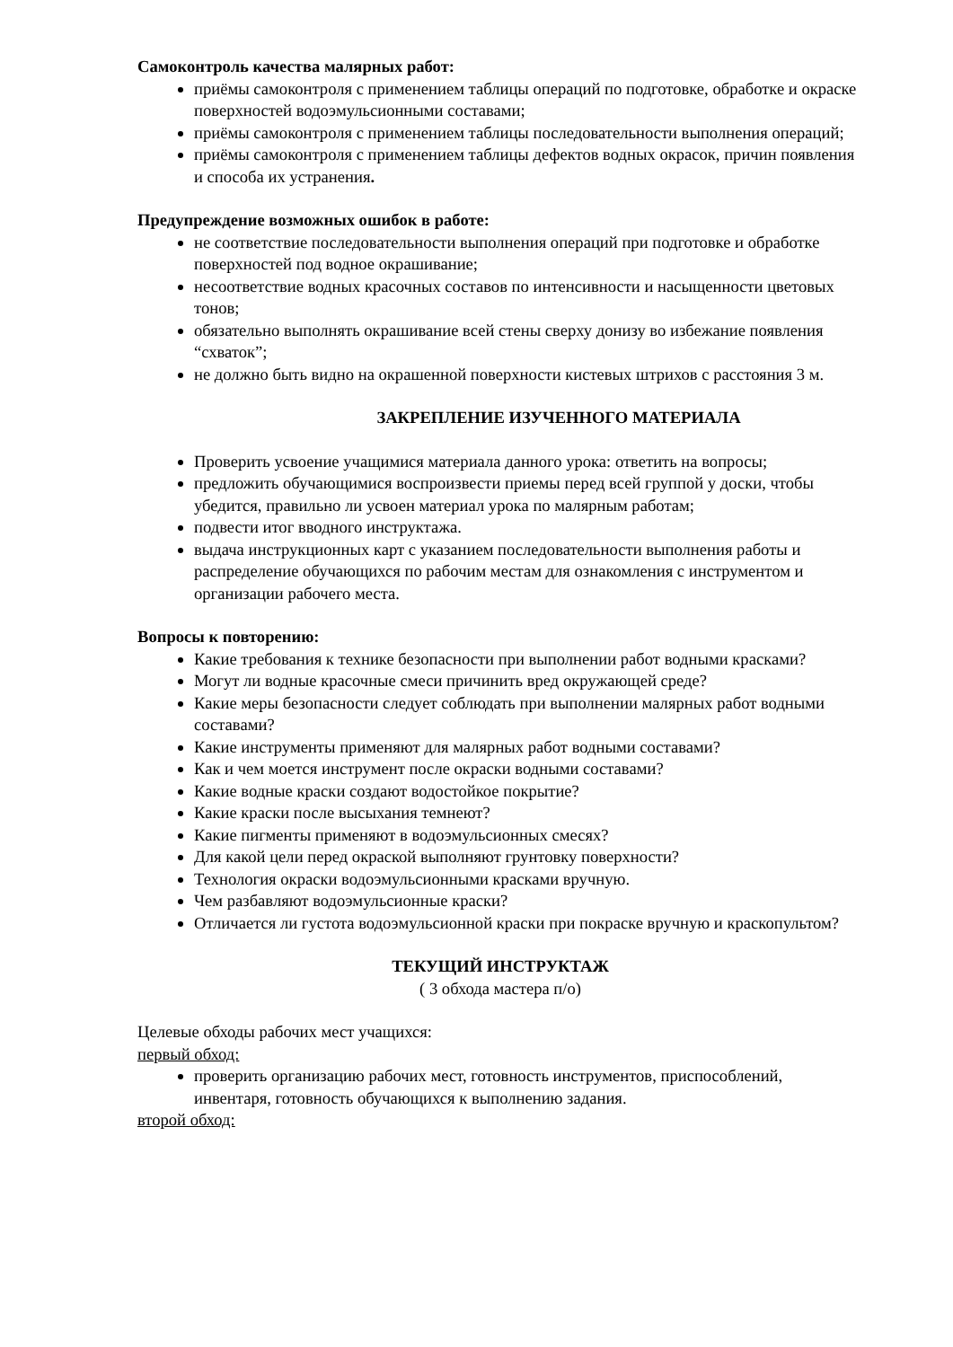Самоконтроль качества малярных работ:
приёмы самоконтроля с применением таблицы операций по подготовке, обработке и окраске поверхностей водоэмульсионными составами;
приёмы самоконтроля с применением таблицы последовательности выполнения операций;
приёмы самоконтроля с применением таблицы дефектов водных окрасок, причин появления и способа их устранения.
Предупреждение возможных ошибок в работе:
не соответствие последовательности выполнения операций при подготовке и обработке поверхностей под водное окрашивание;
несоответствие водных красочных составов по интенсивности и насыщенности цветовых тонов;
обязательно выполнять окрашивание всей стены сверху донизу во избежание появления “схваток”;
не должно быть видно на окрашенной поверхности кистевых штрихов с расстояния 3 м.
ЗАКРЕПЛЕНИЕ ИЗУЧЕННОГО МАТЕРИАЛА
Проверить усвоение учащимися материала данного урока: ответить на вопросы;
предложить обучающимися воспроизвести приемы перед всей группой у доски, чтобы убедится, правильно ли усвоен материал урока по малярным работам;
подвести итог вводного инструктажа.
выдача инструкционных карт с указанием последовательности выполнения работы и распределение обучающихся по рабочим местам для ознакомления с инструментом и организации рабочего места.
Вопросы к повторению:
Какие требования к технике безопасности при выполнении работ водными красками?
Могут ли водные красочные смеси причинить вред окружающей среде?
Какие меры безопасности следует соблюдать при выполнении малярных работ водными составами?
Какие инструменты применяют для малярных работ водными составами?
Как и чем моется инструмент после окраски водными составами?
Какие водные краски создают водостойкое покрытие?
Какие краски после высыхания темнеют?
Какие пигменты применяют в водоэмульсионных смесях?
Для какой цели перед окраской выполняют грунтовку поверхности?
Технология окраски водоэмульсионными красками вручную.
Чем разбавляют водоэмульсионные краски?
Отличается ли густота водоэмульсионной краски при покраске вручную и краскопультом?
ТЕКУЩИЙ ИНСТРУКТАЖ
( 3 обхода мастера п/о)
Целевые обходы рабочих мест учащихся:
первый обход:
проверить организацию рабочих мест, готовность инструментов, приспособлений, инвентаря, готовность обучающихся к выполнению задания.
второй обход: